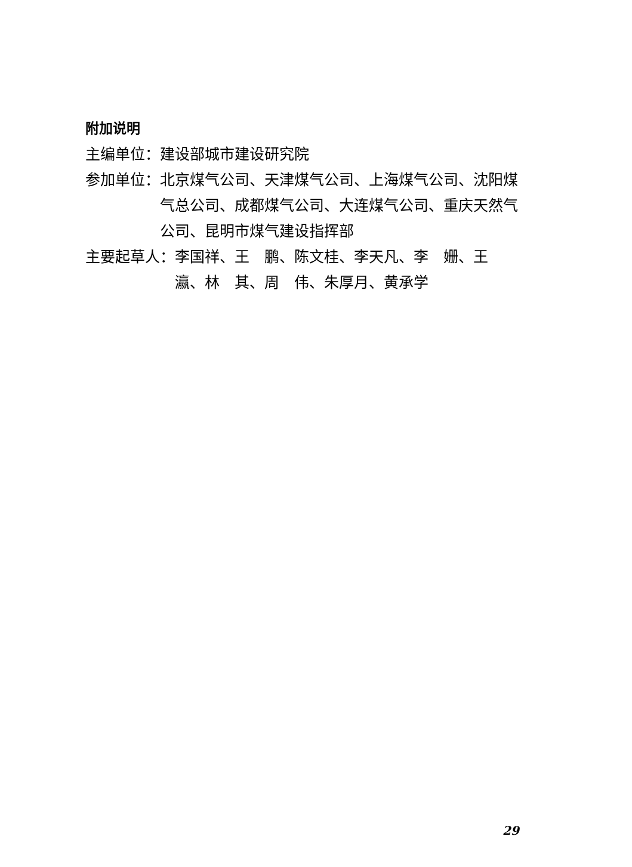附加说明
主编单位： 建设部城市建设研究院
参加单位： 北京煤气公司、天津煤气公司、上海煤气公司、沈阳煤气总公司、成都煤气公司、大连煤气公司、重庆天然气公司、昆明市煤气建设指挥部
主要起草人： 李国祥、王　鹏、陈文桂、李天凡、李　姗、王　瀛、林　其、周　伟、朱厚月、黄承学
29